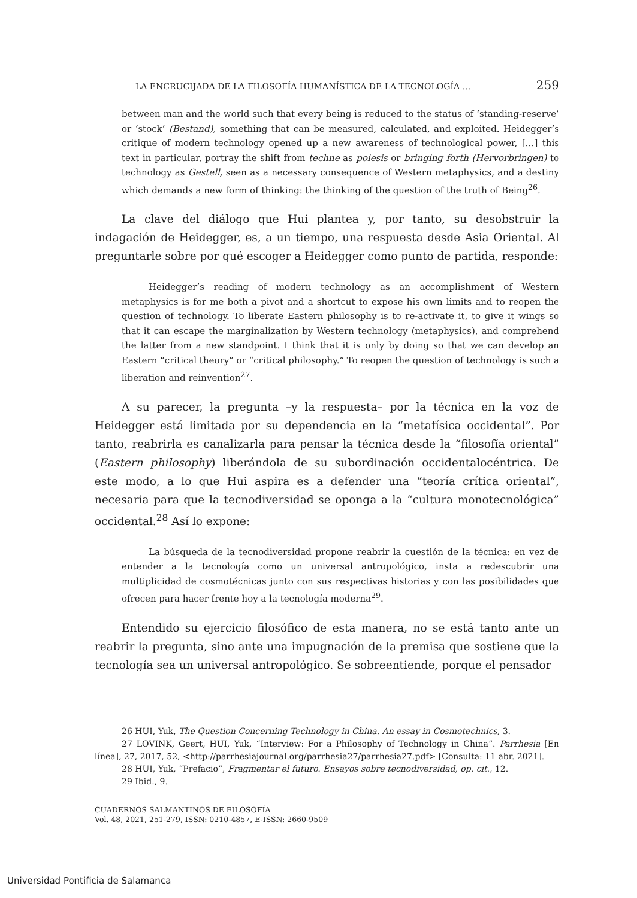LA ENCRUCIJADA DE LA FILOSOFÍA HUMANÍSTICA DE LA TECNOLOGÍA … 259
between man and the world such that every being is reduced to the status of ‘standing-reserve’ or ‘stock’ (Bestand), something that can be measured, calculated, and exploited. Heidegger’s critique of modern technology opened up a new awareness of technological power, […] this text in particular, portray the shift from techne as poiesis or bringing forth (Hervorbringen) to technology as Gestell, seen as a necessary consequence of Western metaphysics, and a destiny which demands a new form of thinking: the thinking of the question of the truth of Being<sup>26</sup>.
La clave del diálogo que Hui plantea y, por tanto, su desobstruir la indagación de Heidegger, es, a un tiempo, una respuesta desde Asia Oriental. Al preguntarle sobre por qué escoger a Heidegger como punto de partida, responde:
Heidegger’s reading of modern technology as an accomplishment of Western metaphysics is for me both a pivot and a shortcut to expose his own limits and to reopen the question of technology. To liberate Eastern philosophy is to re-activate it, to give it wings so that it can escape the marginalization by Western technology (metaphysics), and comprehend the latter from a new standpoint. I think that it is only by doing so that we can develop an Eastern “critical theory” or “critical philosophy.” To reopen the question of technology is such a liberation and reinvention<sup>27</sup>.
A su parecer, la pregunta –y la respuesta– por la técnica en la voz de Heidegger está limitada por su dependencia en la “metafísica occidental”. Por tanto, reabrirla es canalizarla para pensar la técnica desde la “filosofía oriental” (Eastern philosophy) liberándola de su subordinación occidentalocéntrica. De este modo, a lo que Hui aspira es a defender una “teoría crítica oriental”, necesaria para que la tecnodiversidad se oponga a la “cultura monotecnológica” occidental.<sup>28</sup> Así lo expone:
La búsqueda de la tecnodiversidad propone reabrir la cuestión de la técnica: en vez de entender a la tecnología como un universal antropológico, insta a redescubrir una multiplicidad de cosmotécnicas junto con sus respectivas historias y con las posibilidades que ofrecen para hacer frente hoy a la tecnología moderna<sup>29</sup>.
Entendido su ejercicio filosófico de esta manera, no se está tanto ante un reabrir la pregunta, sino ante una impugnación de la premisa que sostiene que la tecnología sea un universal antropológico. Se sobreentiende, porque el pensador
26 HUI, Yuk, The Question Concerning Technology in China. An essay in Cosmotechnics, 3.
27 LOVINK, Geert, HUI, Yuk, “Interview: For a Philosophy of Technology in China”. Parrhesia [En línea], 27, 2017, 52, <http://parrhesiajournal.org/parrhesia27/parrhesia27.pdf> [Consulta: 11 abr. 2021].
28 HUI, Yuk, “Prefacio”, Fragmentar el futuro. Ensayos sobre tecnodiversidad, op. cit., 12.
29 Ibid., 9.
CUADERNOS SALMANTINOS DE FILOSOFÍA
Vol. 48, 2021, 251-279, ISSN: 0210-4857, E-ISSN: 2660-9509
Universidad Pontificia de Salamanca